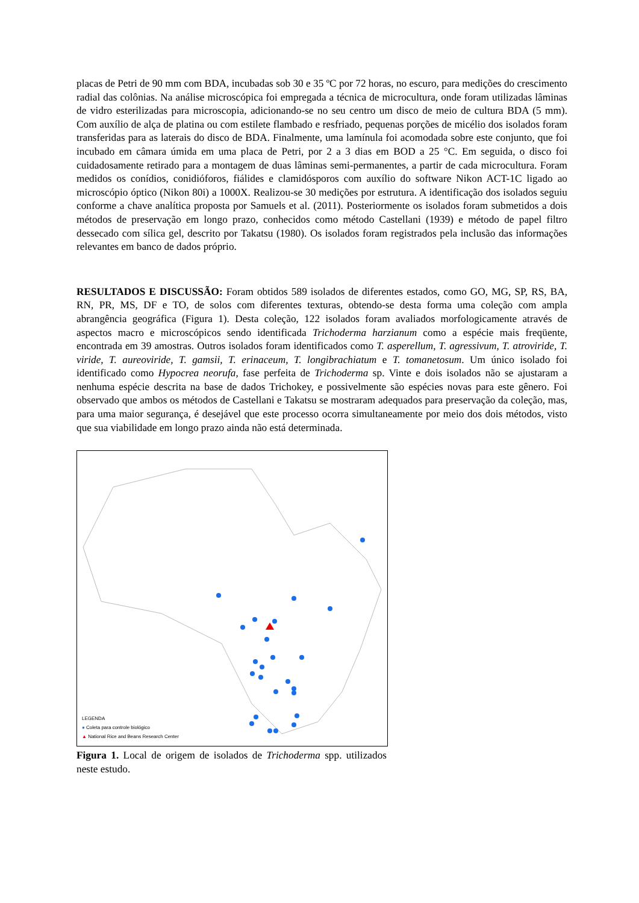placas de Petri de 90 mm com BDA, incubadas sob 30 e 35 ºC por 72 horas, no escuro, para medições do crescimento radial das colônias. Na análise microscópica foi empregada a técnica de microcultura, onde foram utilizadas lâminas de vidro esterilizadas para microscopia, adicionando-se no seu centro um disco de meio de cultura BDA (5 mm). Com auxílio de alça de platina ou com estilete flambado e resfriado, pequenas porções de micélio dos isolados foram transferidas para as laterais do disco de BDA. Finalmente, uma lamínula foi acomodada sobre este conjunto, que foi incubado em câmara úmida em uma placa de Petri, por 2 a 3 dias em BOD a 25 °C. Em seguida, o disco foi cuidadosamente retirado para a montagem de duas lâminas semi-permanentes, a partir de cada microcultura. Foram medidos os conídios, conidióforos, fiálides e clamidósporos com auxílio do software Nikon ACT-1C ligado ao microscópio óptico (Nikon 80i) a 1000X. Realizou-se 30 medições por estrutura. A identificação dos isolados seguiu conforme a chave analítica proposta por Samuels et al. (2011). Posteriormente os isolados foram submetidos a dois métodos de preservação em longo prazo, conhecidos como método Castellani (1939) e método de papel filtro dessecado com sílica gel, descrito por Takatsu (1980). Os isolados foram registrados pela inclusão das informações relevantes em banco de dados próprio.
RESULTADOS E DISCUSSÃO: Foram obtidos 589 isolados de diferentes estados, como GO, MG, SP, RS, BA, RN, PR, MS, DF e TO, de solos com diferentes texturas, obtendo-se desta forma uma coleção com ampla abrangência geográfica (Figura 1). Desta coleção, 122 isolados foram avaliados morfologicamente através de aspectos macro e microscópicos sendo identificada Trichoderma harzianum como a espécie mais freqüente, encontrada em 39 amostras. Outros isolados foram identificados como T. asperellum, T. agressivum, T. atroviride, T. viride, T. aureoviride, T. gamsii, T. erinaceum, T. longibrachiatum e T. tomanetosum. Um único isolado foi identificado como Hypocrea neorufa, fase perfeita de Trichoderma sp. Vinte e dois isolados não se ajustaram a nenhuma espécie descrita na base de dados Trichokey, e possivelmente são espécies novas para este gênero. Foi observado que ambos os métodos de Castellani e Takatsu se mostraram adequados para preservação da coleção, mas, para uma maior segurança, é desejável que este processo ocorra simultaneamente por meio dos dois métodos, visto que sua viabilidade em longo prazo ainda não está determinada.
LEGENDA
● Coleta para controle biológico
▲ National Rice and Beans Research Center
Figura 1. Local de origem de isolados de Trichoderma spp. utilizados neste estudo.